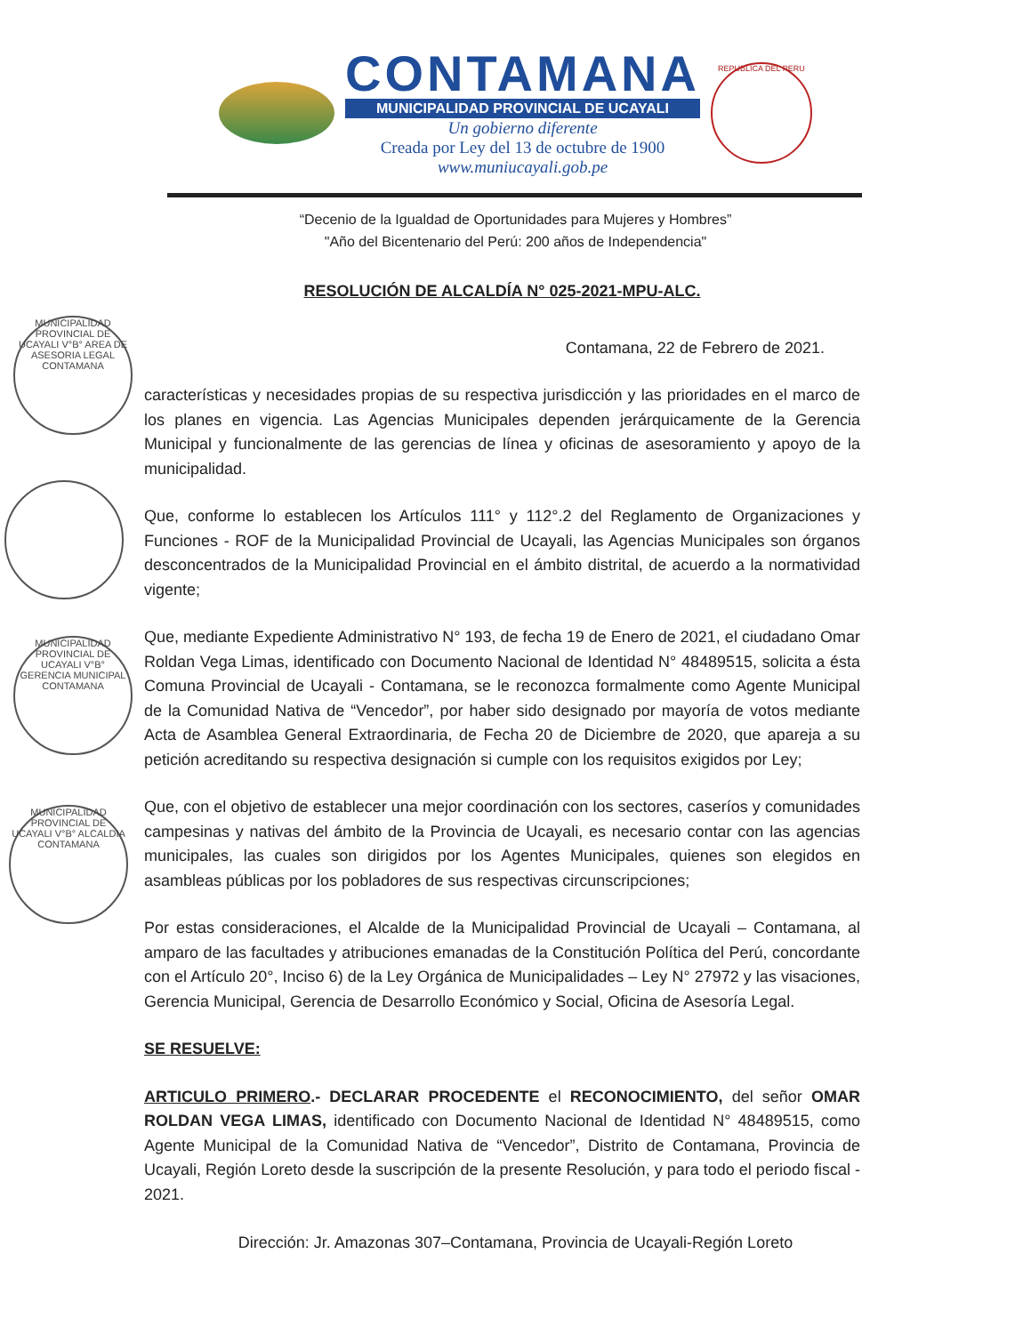CONTAMANA
MUNICIPALIDAD PROVINCIAL DE UCAYALI
Un gobierno diferente
Creada por Ley del 13 de octubre de 1900
www.muniucayali.gob.pe
REPUBLICA DEL PERU
“Decenio de la Igualdad de Oportunidades para Mujeres y Hombres”
"Año del Bicentenario del Perú: 200 años de Independencia"
RESOLUCIÓN DE ALCALDÍA N° 025-2021-MPU-ALC.
Contamana, 22 de Febrero de 2021.
características y necesidades propias de su respectiva jurisdicción y las prioridades en el marco de los planes en vigencia. Las Agencias Municipales dependen jerárquicamente de la Gerencia Municipal y funcionalmente de las gerencias de línea y oficinas de asesoramiento y apoyo de la municipalidad.
Que, conforme lo establecen los Artículos 111° y 112°.2 del Reglamento de Organizaciones y Funciones - ROF de la Municipalidad Provincial de Ucayali, las Agencias Municipales son órganos desconcentrados de la Municipalidad Provincial en el ámbito distrital, de acuerdo a la normatividad vigente;
Que, mediante Expediente Administrativo N° 193, de fecha 19 de Enero de 2021, el ciudadano Omar Roldan Vega Limas, identificado con Documento Nacional de Identidad N° 48489515, solicita a ésta Comuna Provincial de Ucayali - Contamana, se le reconozca formalmente como Agente Municipal de la Comunidad Nativa de “Vencedor”, por haber sido designado por mayoría de votos mediante Acta de Asamblea General Extraordinaria, de Fecha 20 de Diciembre de 2020, que apareja a su petición acreditando su respectiva designación si cumple con los requisitos exigidos por Ley;
Que, con el objetivo de establecer una mejor coordinación con los sectores, caseríos y comunidades campesinas y nativas del ámbito de la Provincia de Ucayali, es necesario contar con las agencias municipales, las cuales son dirigidos por los Agentes Municipales, quienes son elegidos en asambleas públicas por los pobladores de sus respectivas circunscripciones;
Por estas consideraciones, el Alcalde de la Municipalidad Provincial de Ucayali – Contamana, al amparo de las facultades y atribuciones emanadas de la Constitución Política del Perú, concordante con el Artículo 20°, Inciso 6) de la Ley Orgánica de Municipalidades – Ley N° 27972 y las visaciones, Gerencia Municipal, Gerencia de Desarrollo Económico y Social, Oficina de Asesoría Legal.
SE RESUELVE:
ARTICULO PRIMERO.- DECLARAR PROCEDENTE el RECONOCIMIENTO, del señor OMAR ROLDAN VEGA LIMAS, identificado con Documento Nacional de Identidad N° 48489515, como Agente Municipal de la Comunidad Nativa de “Vencedor”, Distrito de Contamana, Provincia de Ucayali, Región Loreto desde la suscripción de la presente Resolución, y para todo el periodo fiscal - 2021.
Dirección: Jr. Amazonas 307–Contamana, Provincia de Ucayali-Región Loreto
MUNICIPALIDAD PROVINCIAL DE UCAYALI V°B° AREA DE ASESORIA LEGAL CONTAMANA
MUNICIPALIDAD PROVINCIAL DE UCAYALI V°B° GERENCIA MUNICIPAL CONTAMANA
MUNICIPALIDAD PROVINCIAL DE UCAYALI V°B° ALCALDIA CONTAMANA